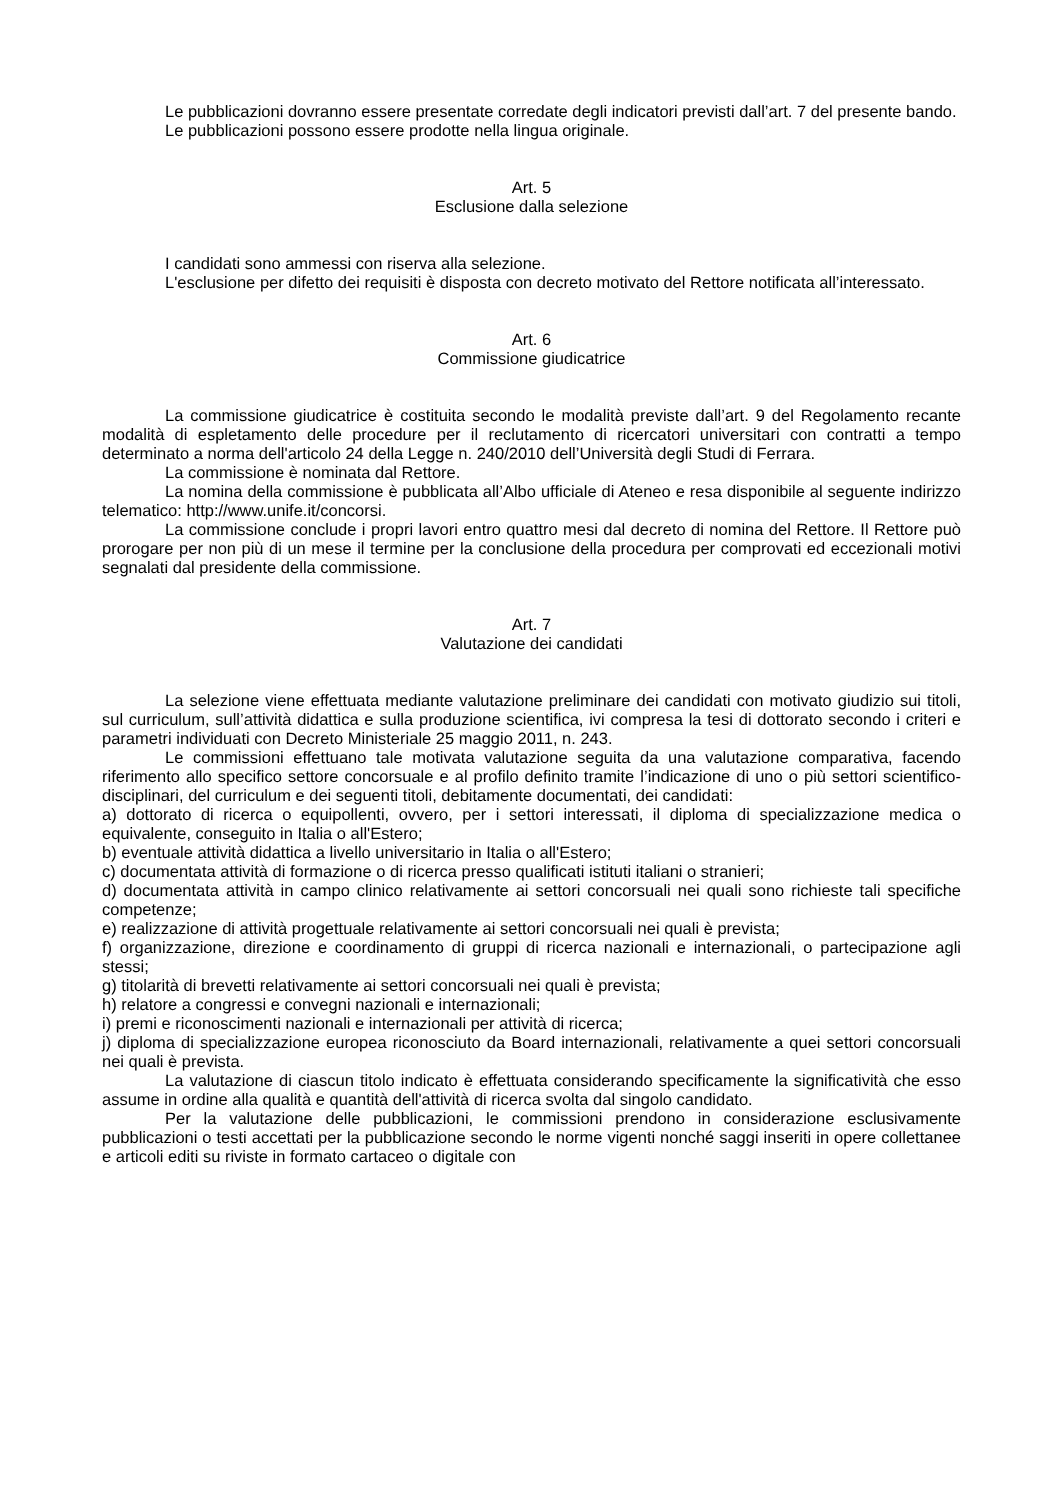Le pubblicazioni dovranno essere presentate corredate degli indicatori previsti dall’art. 7 del presente bando.
Le pubblicazioni possono essere prodotte nella lingua originale.
Art. 5
Esclusione dalla selezione
I candidati sono ammessi con riserva alla selezione.
L'esclusione per difetto dei requisiti è disposta con decreto motivato del Rettore notificata all’interessato.
Art. 6
Commissione giudicatrice
La commissione giudicatrice è costituita secondo le modalità previste dall’art. 9 del Regolamento recante modalità di espletamento delle procedure per il reclutamento di ricercatori universitari con contratti a tempo determinato a norma dell'articolo 24 della Legge n. 240/2010 dell’Università degli Studi di Ferrara.
La commissione è nominata dal Rettore.
La nomina della commissione è pubblicata all’Albo ufficiale di Ateneo e resa disponibile al seguente indirizzo telematico: http://www.unife.it/concorsi.
La commissione conclude i propri lavori entro quattro mesi dal decreto di nomina del Rettore. Il Rettore può prorogare per non più di un mese il termine per la conclusione della procedura per comprovati ed eccezionali motivi segnalati dal presidente della commissione.
Art. 7
Valutazione dei candidati
La selezione viene effettuata mediante valutazione preliminare dei candidati con motivato giudizio sui titoli, sul curriculum, sull’attività didattica e sulla produzione scientifica, ivi compresa la tesi di dottorato secondo i criteri e parametri individuati con Decreto Ministeriale 25 maggio 2011, n. 243.
Le commissioni effettuano tale motivata valutazione seguita da una valutazione comparativa, facendo riferimento allo specifico settore concorsuale e al profilo definito tramite l’indicazione di uno o più settori scientifico-disciplinari, del curriculum e dei seguenti titoli, debitamente documentati, dei candidati:
a) dottorato di ricerca o equipollenti, ovvero, per i settori interessati, il diploma di specializzazione medica o equivalente, conseguito in Italia o all'Estero;
b) eventuale attività didattica a livello universitario in Italia o all'Estero;
c) documentata attività di formazione o di ricerca presso qualificati istituti italiani o stranieri;
d) documentata attività in campo clinico relativamente ai settori concorsuali nei quali sono richieste tali specifiche competenze;
e) realizzazione di attività progettuale relativamente ai settori concorsuali nei quali è prevista;
f) organizzazione, direzione e coordinamento di gruppi di ricerca nazionali e internazionali, o partecipazione agli stessi;
g) titolarità di brevetti relativamente ai settori concorsuali nei quali è prevista;
h) relatore a congressi e convegni nazionali e internazionali;
i) premi e riconoscimenti nazionali e internazionali per attività di ricerca;
j) diploma di specializzazione europea riconosciuto da Board internazionali, relativamente a quei settori concorsuali nei quali è prevista.
La valutazione di ciascun titolo indicato è effettuata considerando specificamente la significatività che esso assume in ordine alla qualità e quantità dell'attività di ricerca svolta dal singolo candidato.
Per la valutazione delle pubblicazioni, le commissioni prendono in considerazione esclusivamente pubblicazioni o testi accettati per la pubblicazione secondo le norme vigenti nonché saggi inseriti in opere collettanee e articoli editi su riviste in formato cartaceo o digitale con